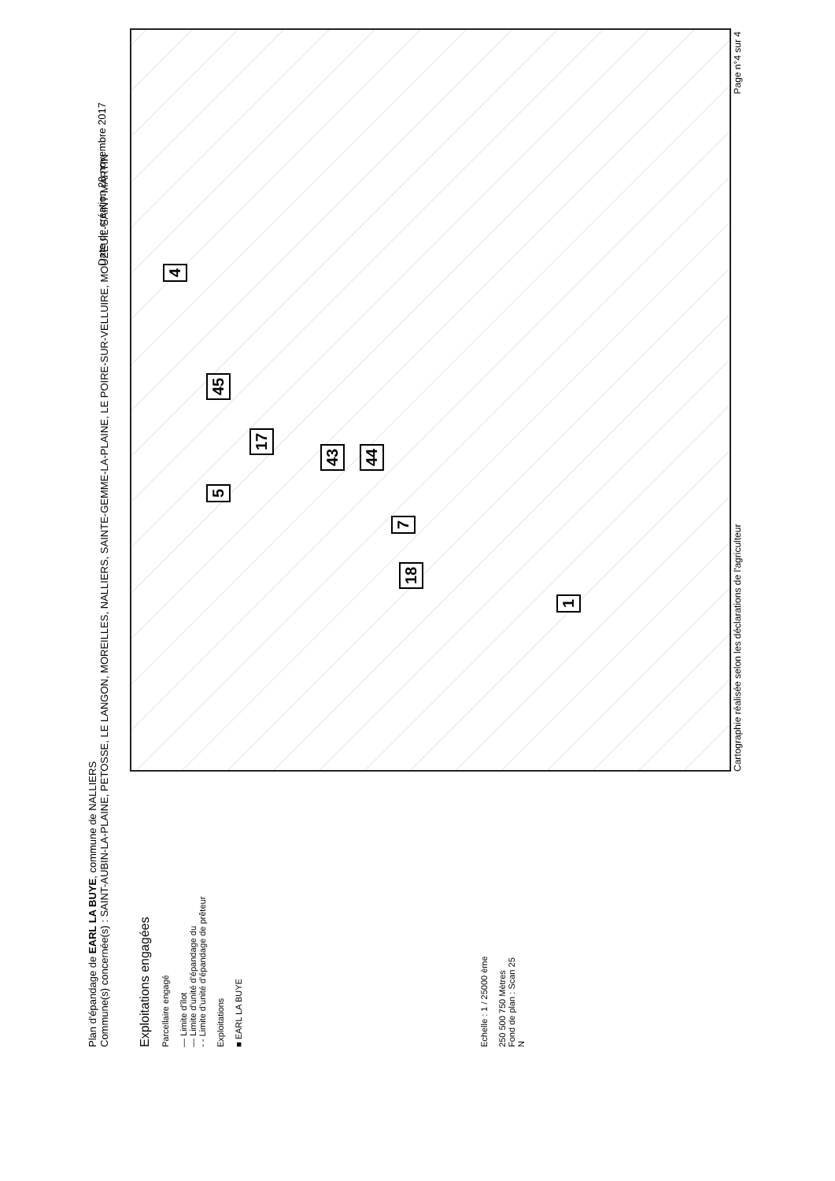Plan d'épandage de EARL LA BUYE, commune de NALLIERS
Commune(s) concernée(s) : SAINT-AUBIN-LA-PLAINE, PETOSSE, LE LANGON, MOREILLES, NALLIERS, SAINTE-GEMME-LA-PLAINE, LE POIRE-SUR-VELLUIRE, MOUZEUIL-SAINT-MARTIN
Date de création 28 novembre 2017
Exploitations engagées
Parcellaire engagé
— Limite d'îlot
— Limite d'unité d'épandage du
- - Limite d'unité d'épandage de prêteur
Exploitations
■ EARL LA BUYE
Echelle : 1 / 25000 ème
250 500 750 Mètres
Fond de plan : Scan 25
N
4
43
44
7 18
17
5 45
1
Cartographie réalisée selon les déclarations de l'agriculteur Page n°4 sur 4